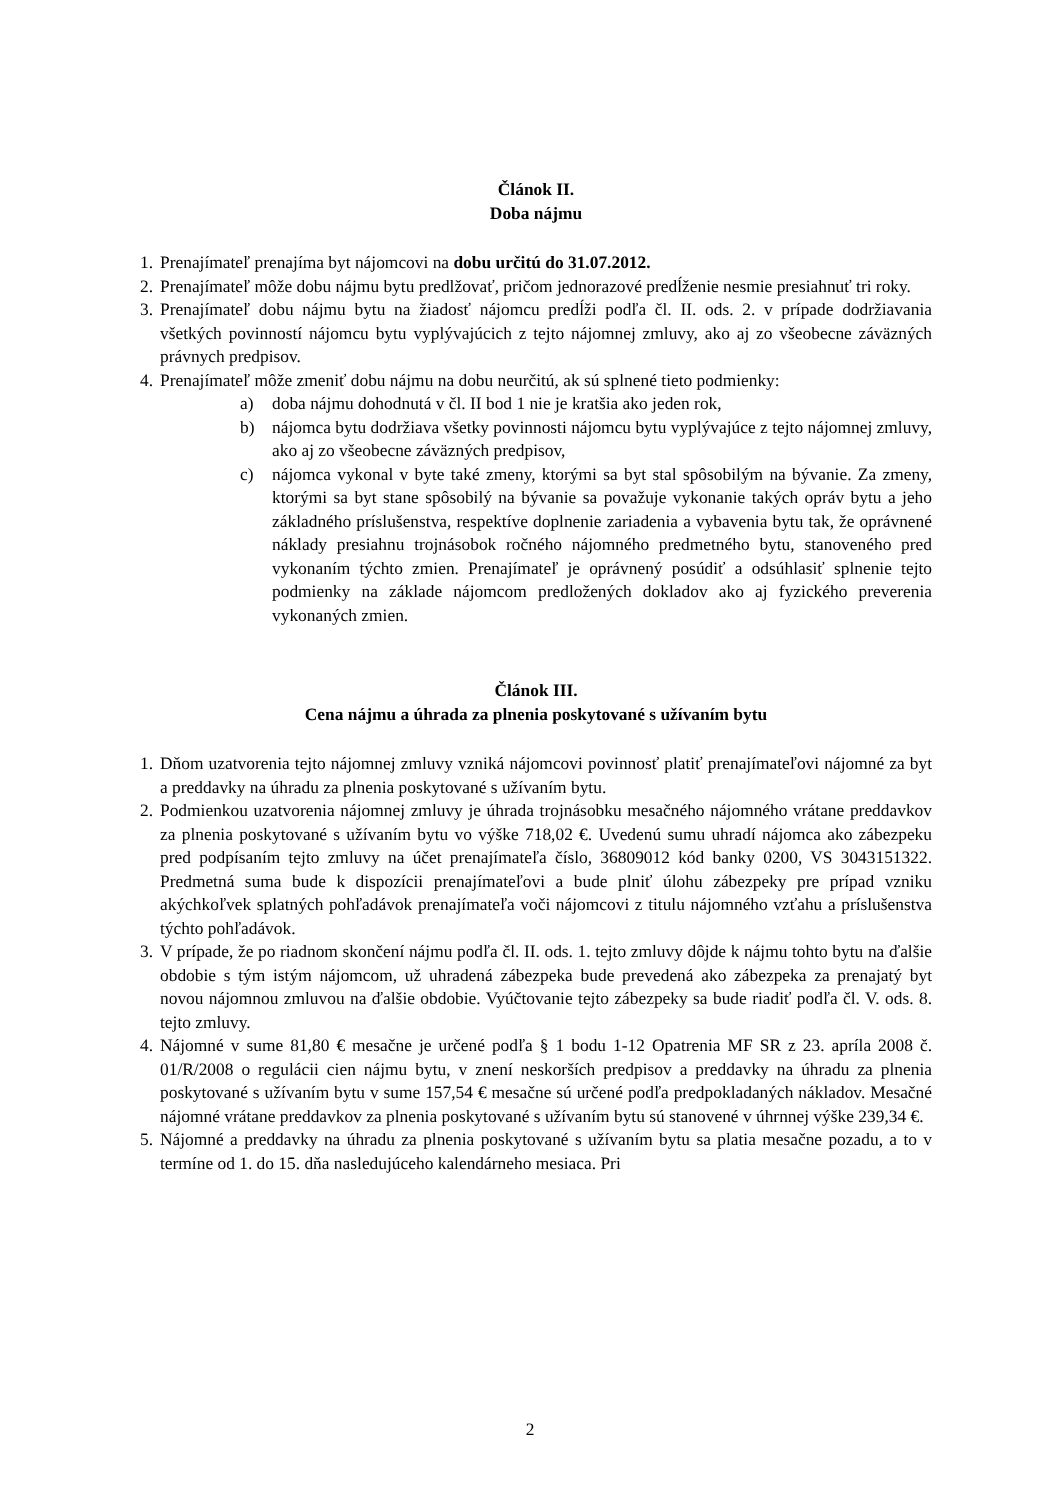Článok II.
Doba nájmu
1. Prenajímateľ prenajíma byt nájomcovi na dobu určitú do 31.07.2012.
2. Prenajímateľ môže dobu nájmu bytu predlžovať, pričom jednorazové predĺženie nesmie presiahnuť tri roky.
3. Prenajímateľ dobu nájmu bytu na žiadosť nájomcu predĺži podľa čl. II. ods. 2. v prípade dodržiavania všetkých povinností nájomcu bytu vyplývajúcich z tejto nájomnej zmluvy, ako aj zo všeobecne záväzných právnych predpisov.
4. Prenajímateľ môže zmeniť dobu nájmu na dobu neurčitú, ak sú splnené tieto podmienky:
a) doba nájmu dohodnutá v čl. II bod 1 nie je kratšia ako jeden rok,
b) nájomca bytu dodržiava všetky povinnosti nájomcu bytu vyplývajúce z tejto nájomnej zmluvy, ako aj zo všeobecne záväzných predpisov,
c) nájomca vykonal v byte také zmeny, ktorými sa byt stal spôsobilým na bývanie. Za zmeny, ktorými sa byt stane spôsobilý na bývanie sa považuje vykonanie takých opráv bytu a jeho základného príslušenstva, respektíve doplnenie zariadenia a vybavenia bytu tak, že oprávnené náklady presiahnu trojnásobok ročného nájomného predmetného bytu, stanoveného pred vykonaním týchto zmien. Prenajímateľ je oprávnený posúdiť a odsúhlasiť splnenie tejto podmienky na základe nájomcom predložených dokladov ako aj fyzického preverenia vykonaných zmien.
Článok III.
Cena nájmu a úhrada za plnenia poskytované s užívaním bytu
1. Dňom uzatvorenia tejto nájomnej zmluvy vzniká nájomcovi povinnosť platiť prenajímateľovi nájomné za byt a preddavky na úhradu za plnenia poskytované s užívaním bytu.
2. Podmienkou uzatvorenia nájomnej zmluvy je úhrada trojnásobku mesačného nájomného vrátane preddavkov za plnenia poskytované s užívaním bytu vo výške 718,02 €. Uvedenú sumu uhradí nájomca ako zábezpeku pred podpísaním tejto zmluvy na účet prenajímateľa číslo, 36809012 kód banky 0200, VS 3043151322. Predmetná suma bude k dispozícii prenajímateľovi a bude plniť úlohu zábezpeky pre prípad vzniku akýchkoľvek splatných pohľadávok prenajímateľa voči nájomcovi z titulu nájomného vzťahu a príslušenstva týchto pohľadávok.
3. V prípade, že po riadnom skončení nájmu podľa čl. II. ods. 1. tejto zmluvy dôjde k nájmu tohto bytu na ďalšie obdobie s tým istým nájomcom, už uhradená zábezpeka bude prevedená ako zábezpeka za prenajatý byt novou nájomnou zmluvou na ďalšie obdobie. Vyúčtovanie tejto zábezpeky sa bude riadiť podľa čl. V. ods. 8. tejto zmluvy.
4. Nájomné v sume 81,80 € mesačne je určené podľa § 1 bodu 1-12 Opatrenia MF SR z 23. apríla 2008 č. 01/R/2008 o regulácii cien nájmu bytu, v znení neskorších predpisov a preddavky na úhradu za plnenia poskytované s užívaním bytu v sume 157,54 € mesačne sú určené podľa predpokladaných nákladov. Mesačné nájomné vrátane preddavkov za plnenia poskytované s užívaním bytu sú stanovené v úhrnnej výške 239,34 €.
5. Nájomné a preddavky na úhradu za plnenia poskytované s užívaním bytu sa platia mesačne pozadu, a to v termíne od 1. do 15. dňa nasledujúceho kalendárneho mesiaca. Pri
2